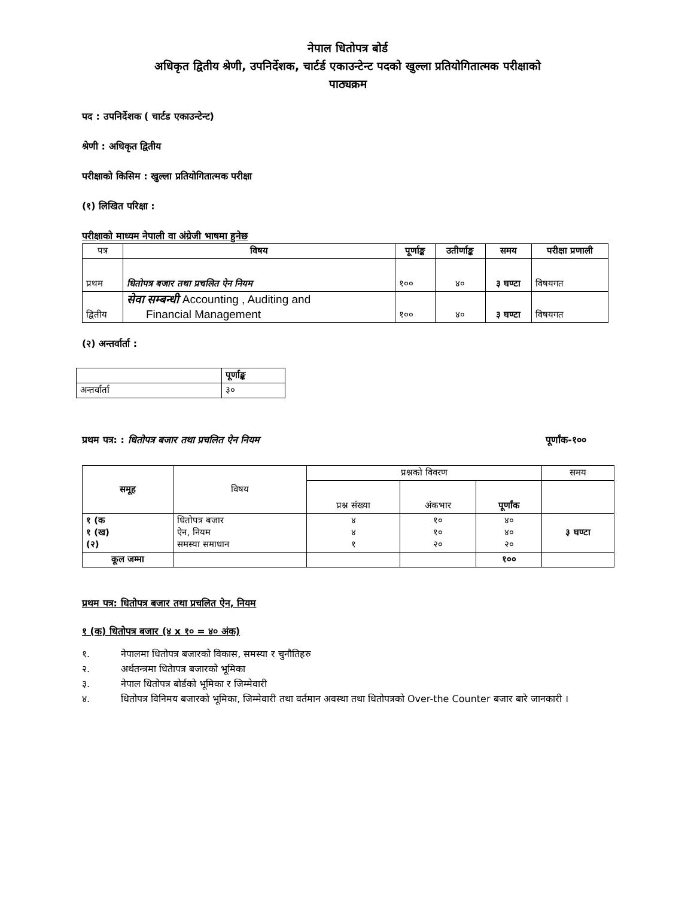नेपाल धितोपत्र बोर्ड
अधिकृत द्वितीय श्रेणी, उपनिर्देशक, चार्टर्ड एकाउन्टेन्ट पदको खुल्ला प्रतियोगितात्मक परीक्षाको
पाठ्यक्रम
पद : उपनिर्देशक ( चार्टड एकाउन्टेन्ट)
श्रेणी : अधिकृत द्वितीय
परीक्षाको किसिम : खुल्ला प्रतियोगितात्मक परीक्षा
(१) लिखित परिक्षा :
परीक्षाको माध्यम नेपाली वा अंग्रेजी भाषमा हुनेछ
| पत्र | विषय | पूर्णाङ्क | उतीर्णाङ्क | समय | परीक्षा प्रणाली |
| प्रथम | धितोपत्र बजार तथा प्रचलित ऐन नियम | १०० | ४० | ३ घण्टा | विषयगत |
| द्वितीय | सेवा सम्बन्धी Accounting , Auditing and Financial Management | १०० | ४० | ३ घण्टा | विषयगत |
(२) अन्तर्वार्ता :
| | पूर्णाङ्क |
| अन्तर्वार्ता | ३० |
प्रथम पत्र: : धितोपत्र बजार तथा प्रचलित ऐन नियम पूर्णांक-१००
| समूह | विषय | प्रश्नको विवरण | | | समय |
| | | प्रश्न संख्या | अंकभार | पूर्णांक | |
| १ (क १ (ख) (२) | धितोपत्र बजार ऐन, नियम समस्या समाधान | ४ ४ १ | १० १० २० | ४० ४० २० | ३ घण्टा |
| कूल जम्मा | | | | १०० | |
प्रथम पत्र: धितोपत्र बजार तथा प्रचलित ऐन, नियम
१ (क) धितोपत्र बजार (४ x १० = ४० अंक)
१. नेपालमा धितोपत्र बजारको विकास, समस्या र चुनौतिहरु
२. अर्थतन्त्रमा धितेापत्र बजारको भूमिका
३. नेपाल धितोपत्र बोर्डको भूमिका र जिम्मेवारी
४. धितोपत्र विनिमय बजारको भूमिका, जिम्मेवारी तथा वर्तमान अवस्था तथा धितोपत्रको Over-the Counter बजार बारे जानकारी ।